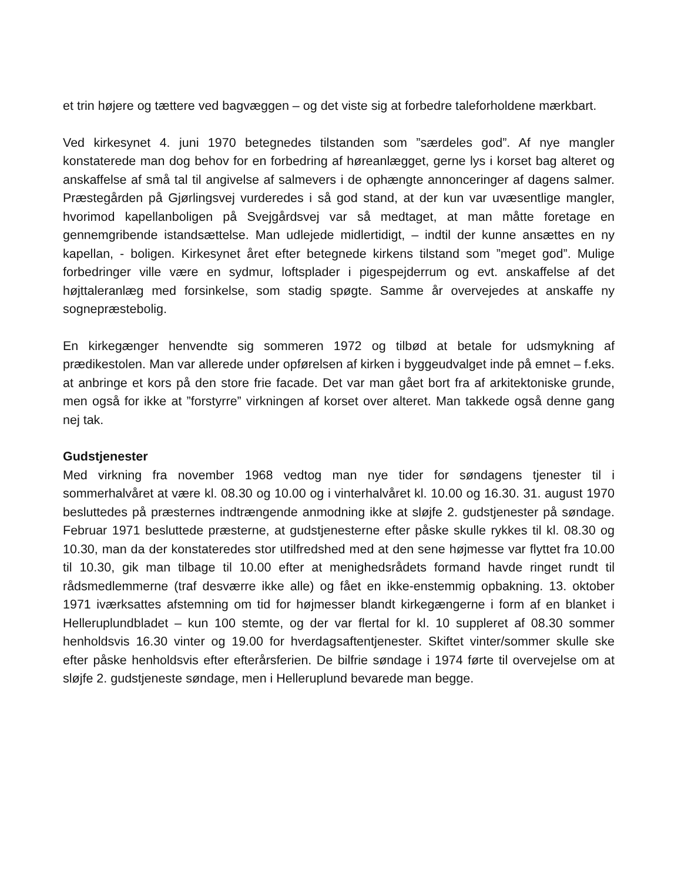et trin højere og tættere ved bagvæggen – og det viste sig at forbedre taleforholdene mærkbart.
Ved kirkesynet 4. juni 1970 betegnedes tilstanden som ”særdeles god”. Af nye mangler konstaterede man dog behov for en forbedring af høreanlægget, gerne lys i korset bag alteret og anskaffelse af små tal til angivelse af salmevers i de ophængte annonceringer af dagens salmer. Præstegården på Gjørlingsvej vurderedes i så god stand, at der kun var uvæsentlige mangler, hvorimod kapellanboligen på Svejgårdsvej var så medtaget, at man måtte foretage en gennemgribende istandsættelse. Man udlejede midlertidigt, – indtil der kunne ansættes en ny kapellan, - boligen. Kirkesynet året efter betegnede kirkens tilstand som ”meget god”. Mulige forbedringer ville være en sydmur, loftsplader i pigespejderrum og evt. anskaffelse af det højttaleranlæg med forsinkelse, som stadig spøgte. Samme år overvejedes at anskaffe ny sognepræstebolig.
En kirkegænger henvendte sig sommeren 1972 og tilbød at betale for udsmykning af prædikestolen. Man var allerede under opførelsen af kirken i byggeudvalget inde på emnet – f.eks. at anbringe et kors på den store frie facade. Det var man gået bort fra af arkitektoniske grunde, men også for ikke at ”forstyrre” virkningen af korset over alteret. Man takkede også denne gang nej tak.
Gudstjenester
Med virkning fra november 1968 vedtog man nye tider for søndagens tjenester til i sommerhalvåret at være kl. 08.30 og 10.00 og i vinterhalvåret kl. 10.00 og 16.30. 31. august 1970 besluttedes på præsternes indtrængende anmodning ikke at sløjfe 2. gudstjenester på søndage. Februar 1971 besluttede præsterne, at gudstjenesterne efter påske skulle rykkes til kl. 08.30 og 10.30, man da der konstateredes stor utilfredshed med at den sene højmesse var flyttet fra 10.00 til 10.30, gik man tilbage til 10.00 efter at menighedsrådets formand havde ringet rundt til rådsmedlemmerne (traf desværre ikke alle) og fået en ikke-enstemmig opbakning. 13. oktober 1971 iværksattes afstemning om tid for højmesser blandt kirkegængerne i form af en blanket i Helleruplundbladet – kun 100 stemte, og der var flertal for kl. 10 suppleret af 08.30 sommer henholdsvis 16.30 vinter og 19.00 for hverdagsaftentjenester. Skiftet vinter/sommer skulle ske efter påske henholdsvis efter efterårsferien. De bilfrie søndage i 1974 førte til overvejelse om at sløjfe 2. gudstjeneste søndage, men i Helleruplund bevarede man begge.